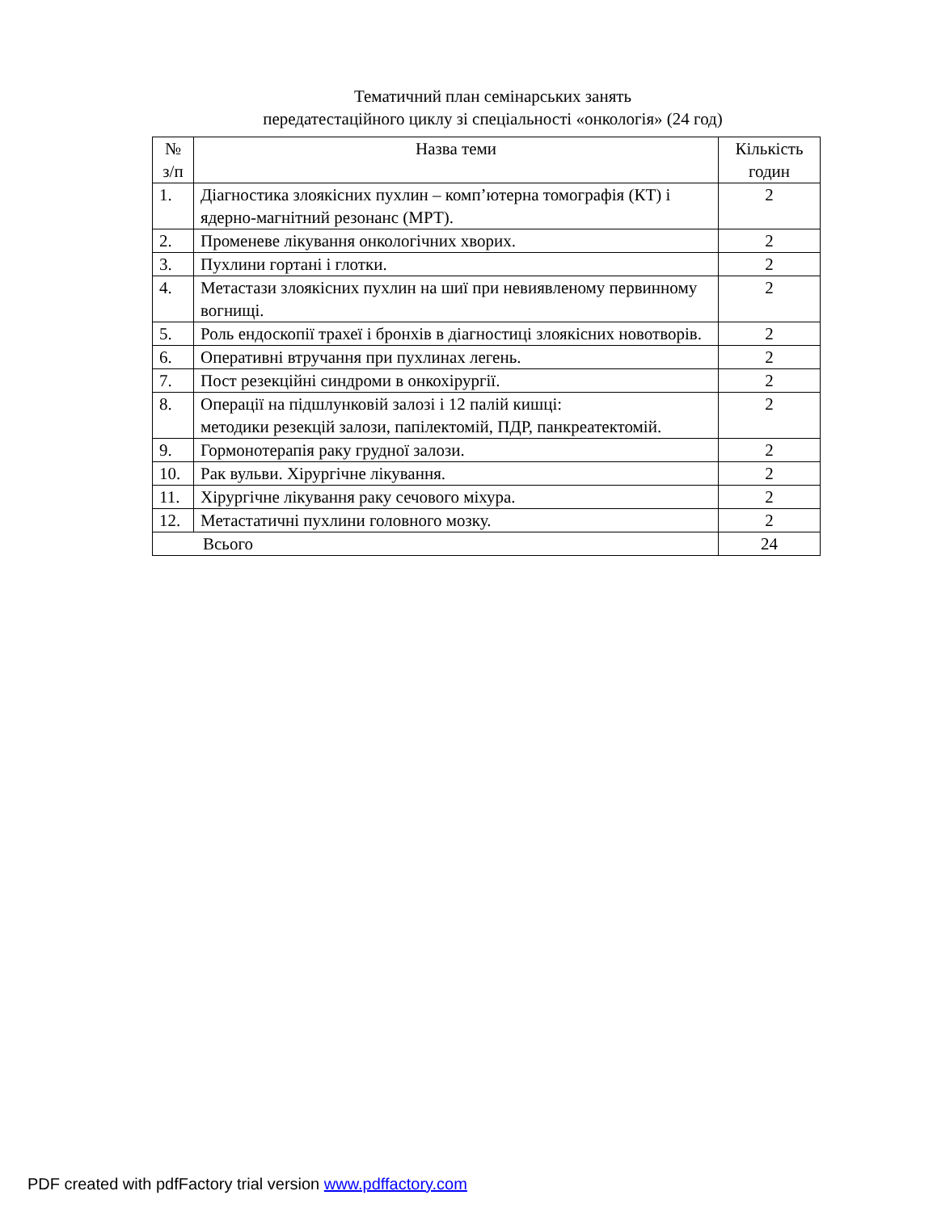Тематичний план семінарських занять
передатестаційного циклу зі спеціальності «онкологія» (24 год)
| № з/п | Назва теми | Кількість годин |
| --- | --- | --- |
| 1. | Діагностика злоякісних пухлин – комп’ютерна томографія (КТ) і ядерно-магнітний резонанс (МРТ). | 2 |
| 2. | Променеве лікування онкологічних хворих. | 2 |
| 3. | Пухлини гортані і глотки. | 2 |
| 4. | Метастази злоякісних пухлин на шиї при невиявленому первинному вогнищі. | 2 |
| 5. | Роль ендоскопії трахеї і бронхів в діагностиці злоякісних новотворів. | 2 |
| 6. | Оперативні втручання при пухлинах легень. | 2 |
| 7. | Пост резекційні синдроми в онкохірургії. | 2 |
| 8. | Операції на підшлунковій залозі і 12 палій кишці: методики резекцій залози, папілектомій, ПДР, панкреатектомій. | 2 |
| 9. | Гормонотерапія раку грудної залози. | 2 |
| 10. | Рак вульви. Хірургічне лікування. | 2 |
| 11. | Хірургічне лікування раку сечового міхура. | 2 |
| 12. | Метастатичні пухлини головного мозку. | 2 |
| Всього | | 24 |
PDF created with pdfFactory trial version www.pdffactory.com